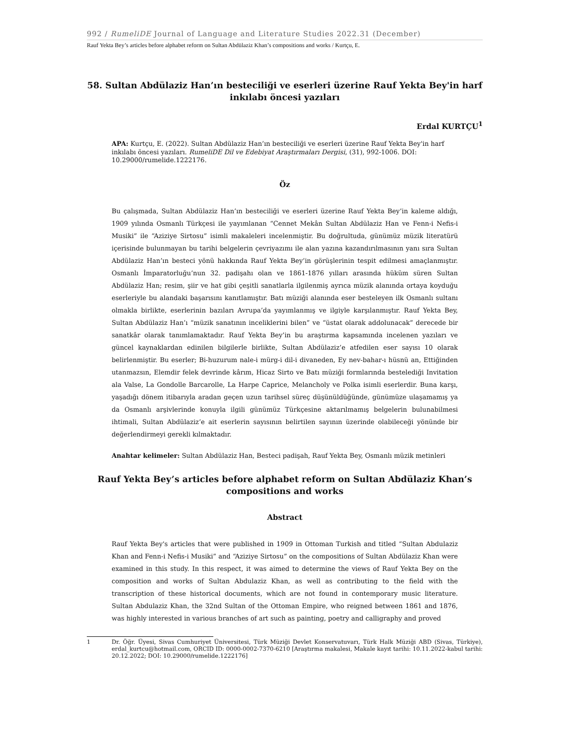992 / RumeliDE Journal of Language and Literature Studies 2022.31 (December)
Rauf Yekta Bey’s articles before alphabet reform on Sultan Abdülaziz Khan’s compositions and works / Kurtçu, E.
58. Sultan Abdülaziz Han’ın besteciliği ve eserleri üzerine Rauf Yekta Bey'in harf inkılabı öncesi yazıları
Erdal KURTÇU<sup>1</sup>
APA: Kurtçu, E. (2022). Sultan Abdülaziz Han’ın besteciliği ve eserleri üzerine Rauf Yekta Bey'in harf inkılabı öncesi yazıları. RumeliDE Dil ve Edebiyat Araştırmaları Dergisi, (31), 992-1006. DOI: 10.29000/rumelide.1222176.
Öz
Bu çalışmada, Sultan Abdülaziz Han’ın besteciliği ve eserleri üzerine Rauf Yekta Bey’in kaleme aldığı, 1909 yılında Osmanlı Türkçesi ile yayımlanan “Cennet Mekân Sultan Abdülaziz Han ve Fenn-i Nefis-i Musiki” ile “Aziziye Sirtosu” isimli makaleleri incelenmiştir. Bu doğrultuda, günümüz müzik literatürü içerisinde bulunmayan bu tarihi belgelerin çevriyazımı ile alan yazına kazandırılmasının yanı sıra Sultan Abdülaziz Han’ın besteci yönü hakkında Rauf Yekta Bey’in görüşlerinin tespit edilmesi amaçlanmıştır. Osmanlı İmparatorluğu’nun 32. padişahı olan ve 1861-1876 yılları arasında hüküm süren Sultan Abdülaziz Han; resim, şiir ve hat gibi çeşitli sanatlarla ilgilenmiş ayrıca müzik alanında ortaya koyduğu eserleriyle bu alandaki başarısını kanıtlamıştır. Batı müziği alanında eser besteleyen ilk Osmanlı sultanı olmakla birlikte, eserlerinin bazıları Avrupa’da yayımlanmış ve ilgiyle karşılanmıştır. Rauf Yekta Bey, Sultan Abdülaziz Han’ı “müzik sanatının inceliklerini bilen” ve “üstat olarak addolunacak” derecede bir sanatkâr olarak tanımlamaktadır. Rauf Yekta Bey’in bu araştırma kapsamında incelenen yazıları ve güncel kaynaklardan edinilen bilgilerle birlikte, Sultan Abdülaziz’e atfedilen eser sayısı 10 olarak belirlenmiştir. Bu eserler; Bi-huzurum nale-i mürg-i dil-i divaneden, Ey nev-bahar-ı hüsnü an, Ettiğinden utanmazsın, Elemdir felek devrinde kârım, Hicaz Sirto ve Batı müziği formlarında bestelediği Invitation ala Valse, La Gondolle Barcarolle, La Harpe Caprice, Melancholy ve Polka isimli eserlerdir. Buna karşı, yaşadığı dönem itibarıyla aradan geçen uzun tarihsel süreç düşünüldüğünde, günümüze ulaşamamış ya da Osmanlı arşivlerinde konuyla ilgili günümüz Türkçesine aktarılmamış belgelerin bulunabilmesi ihtimali, Sultan Abdülaziz’e ait eserlerin sayısının belirtilen sayının üzerinde olabileceği yönünde bir değerlendirmeyi gerekli kılmaktadır.
Anahtar kelimeler: Sultan Abdülaziz Han, Besteci padişah, Rauf Yekta Bey, Osmanlı müzik metinleri
Rauf Yekta Bey’s articles before alphabet reform on Sultan Abdülaziz Khan’s compositions and works
Abstract
Rauf Yekta Bey's articles that were published in 1909 in Ottoman Turkish and titled “Sultan Abdulaziz Khan and Fenn-i Nefis-i Musiki” and “Aziziye Sirtosu” on the compositions of Sultan Abdülaziz Khan were examined in this study. In this respect, it was aimed to determine the views of Rauf Yekta Bey on the composition and works of Sultan Abdulaziz Khan, as well as contributing to the field with the transcription of these historical documents, which are not found in contemporary music literature. Sultan Abdulaziz Khan, the 32nd Sultan of the Ottoman Empire, who reigned between 1861 and 1876, was highly interested in various branches of art such as painting, poetry and calligraphy and proved
1 Dr. Öğr. Üyesi, Sivas Cumhuriyet Üniversitesi, Türk Müziği Devlet Konservatuvarı, Türk Halk Müziği ABD (Sivas, Türkiye), erdal_kurtcu@hotmail.com, ORCID ID: 0000-0002-7370-6210 [Araştırma makalesi, Makale kayıt tarihi: 10.11.2022-kabul tarihi: 20.12.2022; DOI: 10.29000/rumelide.1222176]